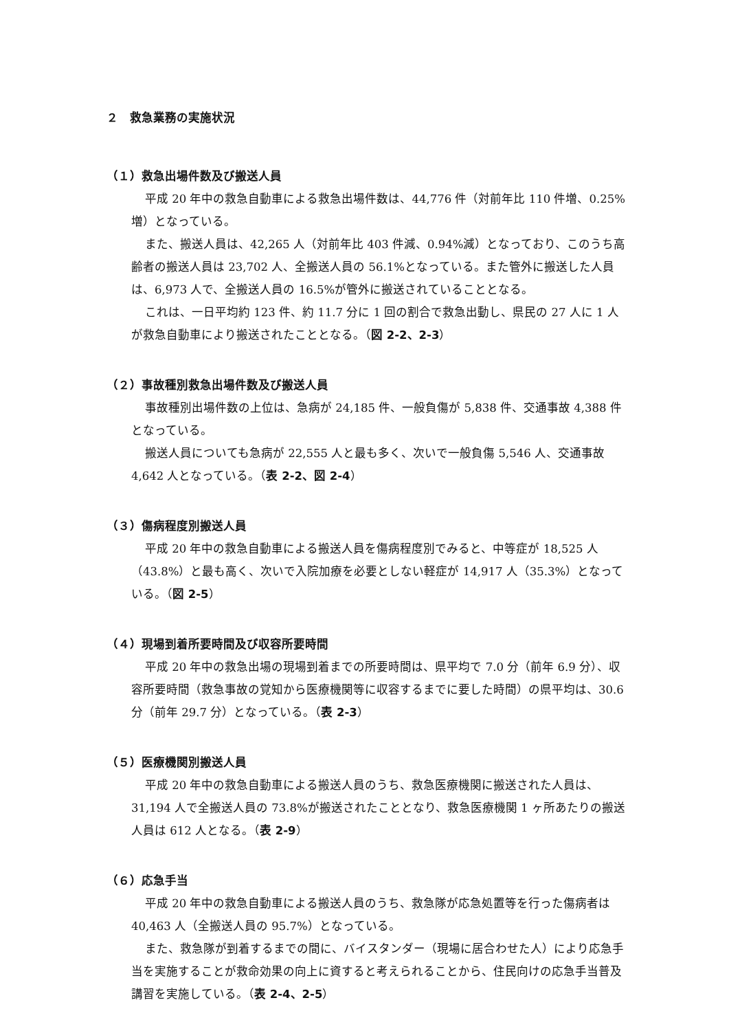２　救急業務の実施状況
（１）救急出場件数及び搬送人員
平成 20 年中の救急自動車による救急出場件数は、44,776 件（対前年比 110 件増、0.25%増）となっている。
また、搬送人員は、42,265 人（対前年比 403 件減、0.94%減）となっており、このうち高齢者の搬送人員は 23,702 人、全搬送人員の 56.1%となっている。また管外に搬送した人員は、6,973 人で、全搬送人員の 16.5%が管外に搬送されていることとなる。
これは、一日平均約 123 件、約 11.7 分に 1 回の割合で救急出動し、県民の 27 人に 1 人が救急自動車により搬送されたこととなる。（図 2-2、2-3）
（２）事故種別救急出場件数及び搬送人員
事故種別出場件数の上位は、急病が 24,185 件、一般負傷が 5,838 件、交通事故 4,388 件となっている。
搬送人員についても急病が 22,555 人と最も多く、次いで一般負傷 5,546 人、交通事故 4,642 人となっている。（表 2-2、図 2-4）
（３）傷病程度別搬送人員
平成 20 年中の救急自動車による搬送人員を傷病程度別でみると、中等症が 18,525 人（43.8%）と最も高く、次いで入院加療を必要としない軽症が 14,917 人（35.3%）となっている。（図 2-5）
（４）現場到着所要時間及び収容所要時間
平成 20 年中の救急出場の現場到着までの所要時間は、県平均で 7.0 分（前年 6.9 分）、収容所要時間（救急事故の覚知から医療機関等に収容するまでに要した時間）の県平均は、30.6 分（前年 29.7 分）となっている。（表 2-3）
（５）医療機関別搬送人員
平成 20 年中の救急自動車による搬送人員のうち、救急医療機関に搬送された人員は、31,194 人で全搬送人員の 73.8%が搬送されたこととなり、救急医療機関 1 ヶ所あたりの搬送人員は 612 人となる。（表 2-9）
（６）応急手当
平成 20 年中の救急自動車による搬送人員のうち、救急隊が応急処置等を行った傷病者は 40,463 人（全搬送人員の 95.7%）となっている。
また、救急隊が到着するまでの間に、バイスタンダー（現場に居合わせた人）により応急手当を実施することが救命効果の向上に資すると考えられることから、住民向けの応急手当普及講習を実施している。（表 2-4、2-5）